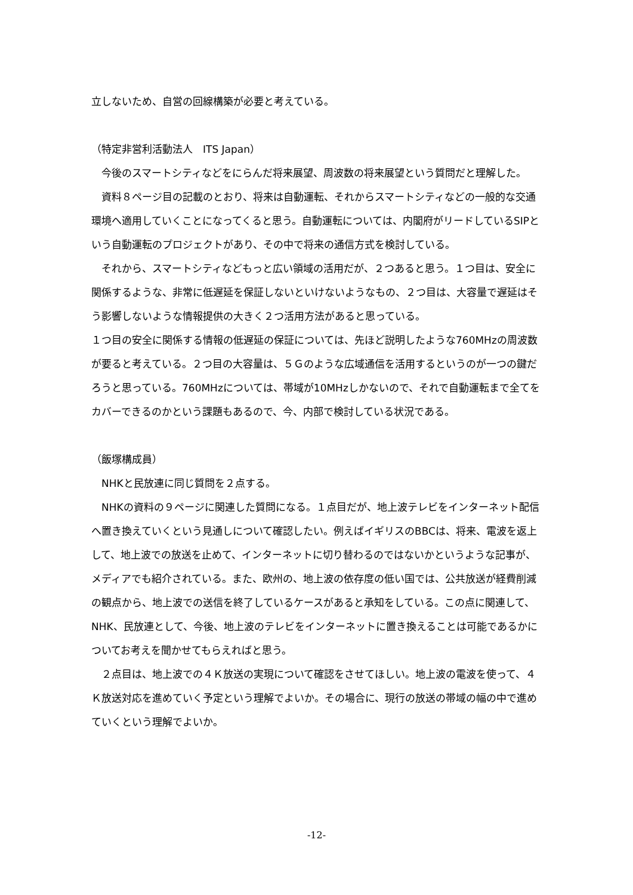立しないため、自営の回線構築が必要と考えている。
（特定非営利活動法人　ITS Japan）
　今後のスマートシティなどをにらんだ将来展望、周波数の将来展望という質問だと理解した。
　資料８ページ目の記載のとおり、将来は自動運転、それからスマートシティなどの一般的な交通環境へ適用していくことになってくると思う。自動運転については、内閣府がリードしているSIPという自動運転のプロジェクトがあり、その中で将来の通信方式を検討している。
　それから、スマートシティなどもっと広い領域の活用だが、２つあると思う。１つ目は、安全に関係するような、非常に低遅延を保証しないといけないようなもの、２つ目は、大容量で遅延はそう影響しないような情報提供の大きく２つ活用方法があると思っている。
１つ目の安全に関係する情報の低遅延の保証については、先ほど説明したような760MHzの周波数が要ると考えている。２つ目の大容量は、５Ｇのような広域通信を活用するというのが一つの鍵だろうと思っている。760MHzについては、帯域が10MHzしかないので、それで自動運転まで全てをカバーできるのかという課題もあるので、今、内部で検討している状況である。
（飯塚構成員）
　NHKと民放連に同じ質問を２点する。
　NHKの資料の９ページに関連した質問になる。１点目だが、地上波テレビをインターネット配信へ置き換えていくという見通しについて確認したい。例えばイギリスのBBCは、将来、電波を返上して、地上波での放送を止めて、インターネットに切り替わるのではないかというような記事が、メディアでも紹介されている。また、欧州の、地上波の依存度の低い国では、公共放送が経費削減の観点から、地上波での送信を終了しているケースがあると承知をしている。この点に関連して、NHK、民放連として、今後、地上波のテレビをインターネットに置き換えることは可能であるかについてお考えを聞かせてもらえればと思う。
　２点目は、地上波での４Ｋ放送の実現について確認をさせてほしい。地上波の電波を使って、４Ｋ放送対応を進めていく予定という理解でよいか。その場合に、現行の放送の帯域の幅の中で進めていくという理解でよいか。
-12-